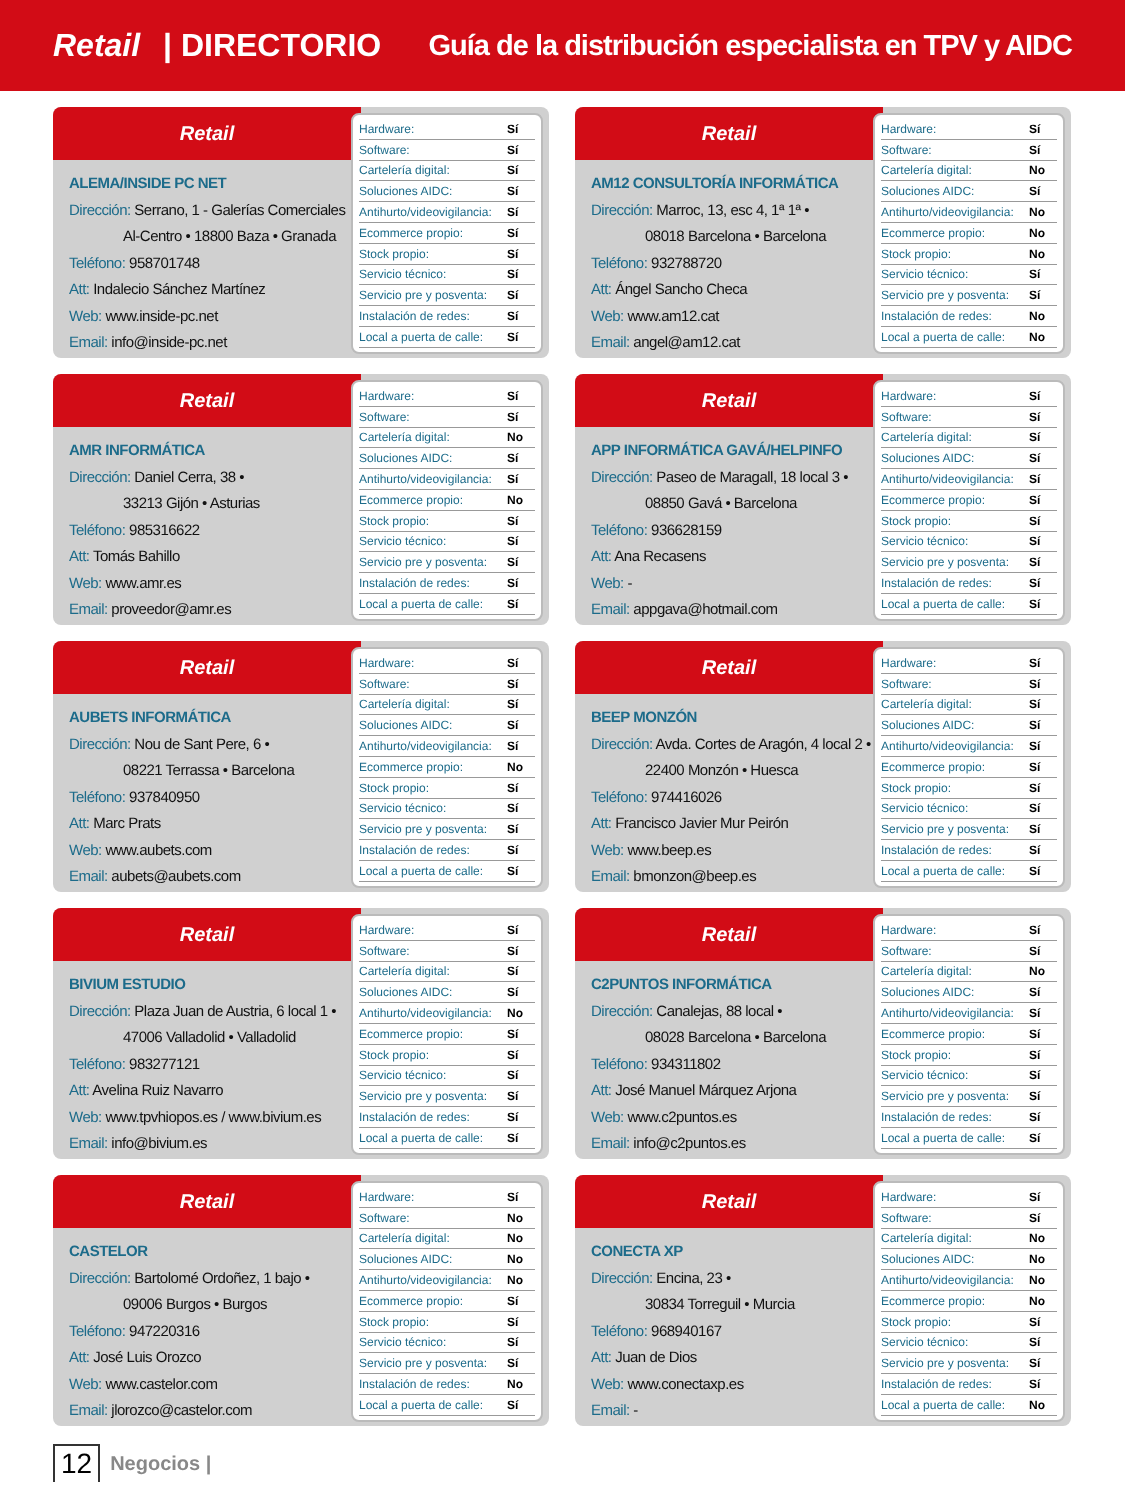Retail | DIRECTORIO
Guía de la distribución especialista en TPV y AIDC
Retail
ALEMA/INSIDE PC NET
Dirección: Serrano, 1 - Galerías Comerciales
Al-Centro • 18800 Baza • Granada
Teléfono: 958701748
Att: Indalecio Sánchez Martínez
Web: www.inside-pc.net
Email: info@inside-pc.net
| Hardware: | Sí |
| Software: | Sí |
| Cartelería digital: | Sí |
| Soluciones AIDC: | Sí |
| Antihurto/videovigilancia: | Sí |
| Ecommerce propio: | Sí |
| Stock propio: | Sí |
| Servicio técnico: | Sí |
| Servicio pre y posventa: | Sí |
| Instalación de redes: | Sí |
| Local a puerta de calle: | Sí |
Retail
AM12 CONSULTORÍA INFORMÁTICA
Dirección: Marroc, 13, esc 4, 1ª 1ª •
08018 Barcelona • Barcelona
Teléfono: 932788720
Att: Ángel Sancho Checa
Web: www.am12.cat
Email: angel@am12.cat
| Hardware: | Sí |
| Software: | Sí |
| Cartelería digital: | No |
| Soluciones AIDC: | Sí |
| Antihurto/videovigilancia: | No |
| Ecommerce propio: | No |
| Stock propio: | No |
| Servicio técnico: | Sí |
| Servicio pre y posventa: | Sí |
| Instalación de redes: | No |
| Local a puerta de calle: | No |
Retail
AMR INFORMÁTICA
Dirección: Daniel Cerra, 38 •
33213 Gijón • Asturias
Teléfono: 985316622
Att: Tomás Bahillo
Web: www.amr.es
Email: proveedor@amr.es
| Hardware: | Sí |
| Software: | Sí |
| Cartelería digital: | No |
| Soluciones AIDC: | Sí |
| Antihurto/videovigilancia: | Sí |
| Ecommerce propio: | No |
| Stock propio: | Sí |
| Servicio técnico: | Sí |
| Servicio pre y posventa: | Sí |
| Instalación de redes: | Sí |
| Local a puerta de calle: | Sí |
Retail
APP INFORMÁTICA GAVÁ/HELPINFO
Dirección: Paseo de Maragall, 18 local 3 •
08850 Gavá • Barcelona
Teléfono: 936628159
Att: Ana Recasens
Web: -
Email: appgava@hotmail.com
| Hardware: | Sí |
| Software: | Sí |
| Cartelería digital: | Sí |
| Soluciones AIDC: | Sí |
| Antihurto/videovigilancia: | Sí |
| Ecommerce propio: | Sí |
| Stock propio: | Sí |
| Servicio técnico: | Sí |
| Servicio pre y posventa: | Sí |
| Instalación de redes: | Sí |
| Local a puerta de calle: | Sí |
Retail
AUBETS INFORMÁTICA
Dirección: Nou de Sant Pere, 6 •
08221 Terrassa • Barcelona
Teléfono: 937840950
Att: Marc Prats
Web: www.aubets.com
Email: aubets@aubets.com
| Hardware: | Sí |
| Software: | Sí |
| Cartelería digital: | Sí |
| Soluciones AIDC: | Sí |
| Antihurto/videovigilancia: | Sí |
| Ecommerce propio: | No |
| Stock propio: | Sí |
| Servicio técnico: | Sí |
| Servicio pre y posventa: | Sí |
| Instalación de redes: | Sí |
| Local a puerta de calle: | Sí |
Retail
BEEP MONZÓN
Dirección: Avda. Cortes de Aragón, 4 local 2 •
22400 Monzón • Huesca
Teléfono: 974416026
Att: Francisco Javier Mur Peirón
Web: www.beep.es
Email: bmonzon@beep.es
| Hardware: | Sí |
| Software: | Sí |
| Cartelería digital: | Sí |
| Soluciones AIDC: | Sí |
| Antihurto/videovigilancia: | Sí |
| Ecommerce propio: | Sí |
| Stock propio: | Sí |
| Servicio técnico: | Sí |
| Servicio pre y posventa: | Sí |
| Instalación de redes: | Sí |
| Local a puerta de calle: | Sí |
Retail
BIVIUM ESTUDIO
Dirección: Plaza Juan de Austria, 6 local 1 •
47006 Valladolid • Valladolid
Teléfono: 983277121
Att: Avelina Ruiz Navarro
Web: www.tpvhiopos.es / www.bivium.es
Email: info@bivium.es
| Hardware: | Sí |
| Software: | Sí |
| Cartelería digital: | Sí |
| Soluciones AIDC: | Sí |
| Antihurto/videovigilancia: | No |
| Ecommerce propio: | Sí |
| Stock propio: | Sí |
| Servicio técnico: | Sí |
| Servicio pre y posventa: | Sí |
| Instalación de redes: | Sí |
| Local a puerta de calle: | Sí |
Retail
C2PUNTOS INFORMÁTICA
Dirección: Canalejas, 88 local •
08028 Barcelona • Barcelona
Teléfono: 934311802
Att: José Manuel Márquez Arjona
Web: www.c2puntos.es
Email: info@c2puntos.es
| Hardware: | Sí |
| Software: | Sí |
| Cartelería digital: | No |
| Soluciones AIDC: | Sí |
| Antihurto/videovigilancia: | Sí |
| Ecommerce propio: | Sí |
| Stock propio: | Sí |
| Servicio técnico: | Sí |
| Servicio pre y posventa: | Sí |
| Instalación de redes: | Sí |
| Local a puerta de calle: | Sí |
Retail
CASTELOR
Dirección: Bartolomé Ordoñez, 1 bajo •
09006 Burgos • Burgos
Teléfono: 947220316
Att: José Luis Orozco
Web: www.castelor.com
Email: jlorozco@castelor.com
| Hardware: | Sí |
| Software: | No |
| Cartelería digital: | No |
| Soluciones AIDC: | No |
| Antihurto/videovigilancia: | No |
| Ecommerce propio: | Sí |
| Stock propio: | Sí |
| Servicio técnico: | Sí |
| Servicio pre y posventa: | Sí |
| Instalación de redes: | No |
| Local a puerta de calle: | Sí |
Retail
CONECTA XP
Dirección: Encina, 23 •
30834 Torreguil • Murcia
Teléfono: 968940167
Att: Juan de Dios
Web: www.conectaxp.es
Email: -
| Hardware: | Sí |
| Software: | Sí |
| Cartelería digital: | No |
| Soluciones AIDC: | No |
| Antihurto/videovigilancia: | No |
| Ecommerce propio: | No |
| Stock propio: | Sí |
| Servicio técnico: | Sí |
| Servicio pre y posventa: | Sí |
| Instalación de redes: | Sí |
| Local a puerta de calle: | No |
12 Negocios |